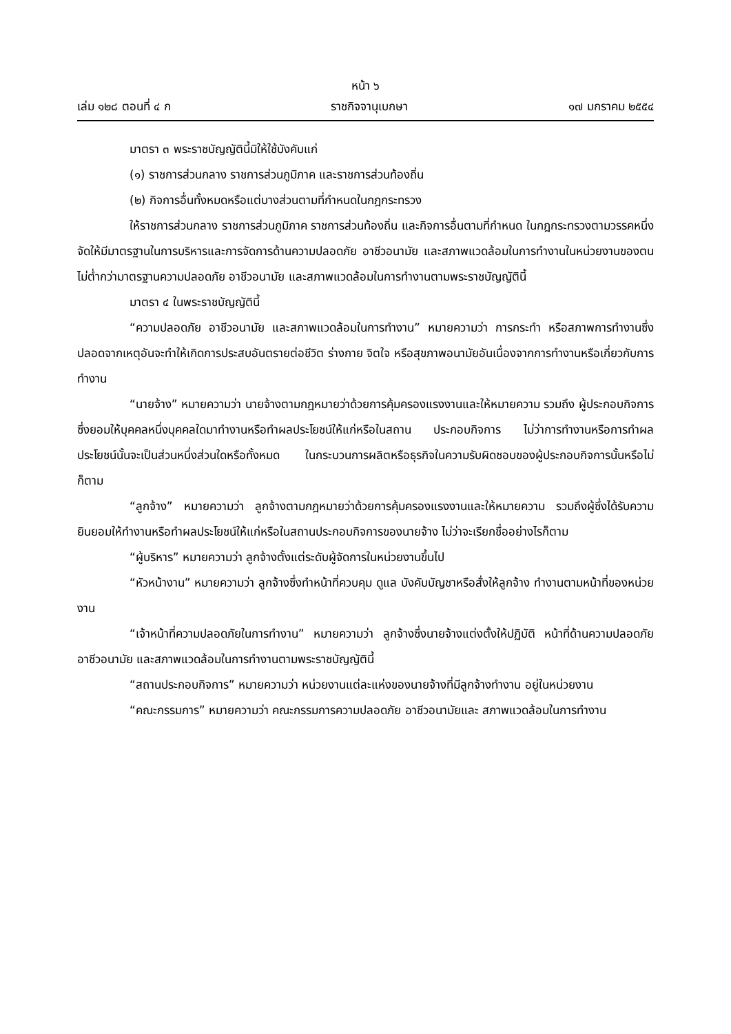หน้า ๖
เล่ม ๑๒๘ ตอนที่ ๔ ก ราชกิจจานุเบกษา ๑๗ มกราคม ๒๕๕๔
มาตรา ๓ พระราชบัญญัตินี้มิให้ใช้บังคับแก่
(๑) ราชการส่วนกลาง ราชการส่วนภูมิภาค และราชการส่วนท้องถิ่น
(๒) กิจการอื่นทั้งหมดหรือแต่บางส่วนตามที่กำหนดในกฎกระทรวง
ให้ราชการส่วนกลาง ราชการส่วนภูมิภาค ราชการส่วนท้องถิ่น และกิจการอื่นตามที่กำหนด ในกฎกระทรวงตามวรรคหนึ่ง จัดให้มีมาตรฐานในการบริหารและการจัดการด้านความปลอดภัย อาชีวอนามัย และสภาพแวดล้อมในการทำงานในหน่วยงานของตนไม่ต่ำกว่ามาตรฐานความปลอดภัย อาชีวอนามัย และสภาพแวดล้อมในการทำงานตามพระราชบัญญัตินี้
มาตรา ๔ ในพระราชบัญญัตินี้
“ความปลอดภัย อาชีวอนามัย และสภาพแวดล้อมในการทำงาน” หมายความว่า การกระทำ หรือสภาพการทำงานซึ่งปลอดจากเหตุอันจะทำให้เกิดการประสบอันตรายต่อชีวิต ร่างกาย จิตใจ หรือสุขภาพอนามัยอันเนื่องจากการทำงานหรือเกี่ยวกับการทำงาน
“นายจ้าง” หมายความว่า นายจ้างตามกฎหมายว่าด้วยการคุ้มครองแรงงานและให้หมายความ รวมถึง ผู้ประกอบกิจการซึ่งยอมให้บุคคลหนึ่งบุคคลใดมาทำงานหรือทำผลประโยชน์ให้แก่หรือในสถาน ประกอบกิจการ ไม่ว่าการทำงานหรือการทำผลประโยชน์นั้นจะเป็นส่วนหนึ่งส่วนใดหรือทั้งหมด ในกระบวนการผลิตหรือธุรกิจในความรับผิดชอบของผู้ประกอบกิจการนั้นหรือไม่ก็ตาม
“ลูกจ้าง” หมายความว่า ลูกจ้างตามกฎหมายว่าด้วยการคุ้มครองแรงงานและให้หมายความ รวมถึงผู้ซึ่งได้รับความยินยอมให้ทำงานหรือทำผลประโยชน์ให้แก่หรือในสถานประกอบกิจการของนายจ้าง ไม่ว่าจะเรียกชื่ออย่างไรก็ตาม
“ผู้บริหาร” หมายความว่า ลูกจ้างตั้งแต่ระดับผู้จัดการในหน่วยงานขึ้นไป
“หัวหน้างาน” หมายความว่า ลูกจ้างซึ่งทำหน้าที่ควบคุม ดูแล บังคับบัญชาหรือสั่งให้ลูกจ้าง ทำงานตามหน้าที่ของหน่วยงาน
“เจ้าหน้าที่ความปลอดภัยในการทำงาน” หมายความว่า ลูกจ้างซึ่งนายจ้างแต่งตั้งให้ปฏิบัติ หน้าที่ด้านความปลอดภัย อาชีวอนามัย และสภาพแวดล้อมในการทำงานตามพระราชบัญญัตินี้
“สถานประกอบกิจการ” หมายความว่า หน่วยงานแต่ละแห่งของนายจ้างที่มีลูกจ้างทำงาน อยู่ในหน่วยงาน
“คณะกรรมการ” หมายความว่า คณะกรรมการความปลอดภัย อาชีวอนามัยและ สภาพแวดล้อมในการทำงาน